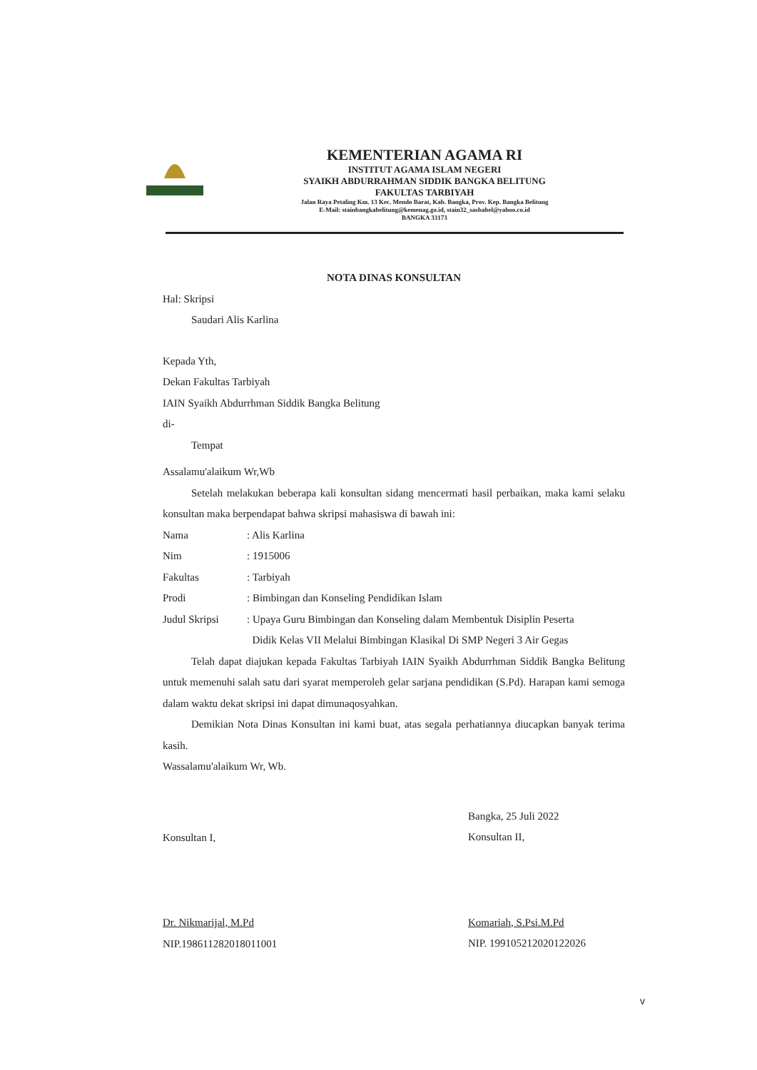KEMENTERIAN AGAMA RI
INSTITUT AGAMA ISLAM NEGERI
SYAIKH ABDURRAHMAN SIDDIK BANGKA BELITUNG
FAKULTAS TARBIYAH
Jalan Raya Petaling Km. 13 Kec. Mendo Barat, Kab. Bangka, Prov. Kep. Bangka Belitung
E-Mail: stainbangkabelitung@kemenag.go.id, stain32_sasbabel@yahoo.co.id
BANGKA 33173
NOTA DINAS KONSULTAN
Hal: Skripsi
Saudari Alis Karlina
Kepada Yth,
Dekan Fakultas Tarbiyah
IAIN Syaikh Abdurrhman Siddik Bangka Belitung
di-
Tempat
Assalamu'alaikum Wr,Wb
Setelah melakukan beberapa kali konsultan sidang mencermati hasil perbaikan, maka kami selaku konsultan maka berpendapat bahwa skripsi mahasiswa di bawah ini:
| Nama | : Alis Karlina |
| Nim | : 1915006 |
| Fakultas | : Tarbiyah |
| Prodi | : Bimbingan dan Konseling Pendidikan Islam |
| Judul Skripsi | : Upaya Guru Bimbingan dan Konseling dalam Membentuk Disiplin Peserta Didik Kelas VII Melalui Bimbingan Klasikal Di SMP Negeri 3 Air Gegas |
Telah dapat diajukan kepada Fakultas Tarbiyah IAIN Syaikh Abdurrhman Siddik Bangka Belitung untuk memenuhi salah satu dari syarat memperoleh gelar sarjana pendidikan (S.Pd). Harapan kami semoga dalam waktu dekat skripsi ini dapat dimunaqosyahkan.
Demikian Nota Dinas Konsultan ini kami buat, atas segala perhatiannya diucapkan banyak terima kasih.
Wassalamu'alaikum Wr, Wb.
Konsultan I,
Dr. Nikmarijal, M.Pd
NIP.198611282018011001
Bangka, 25 Juli 2022
Konsultan II,
Komariah, S.Psi.M.Pd
NIP. 199105212020122026
v